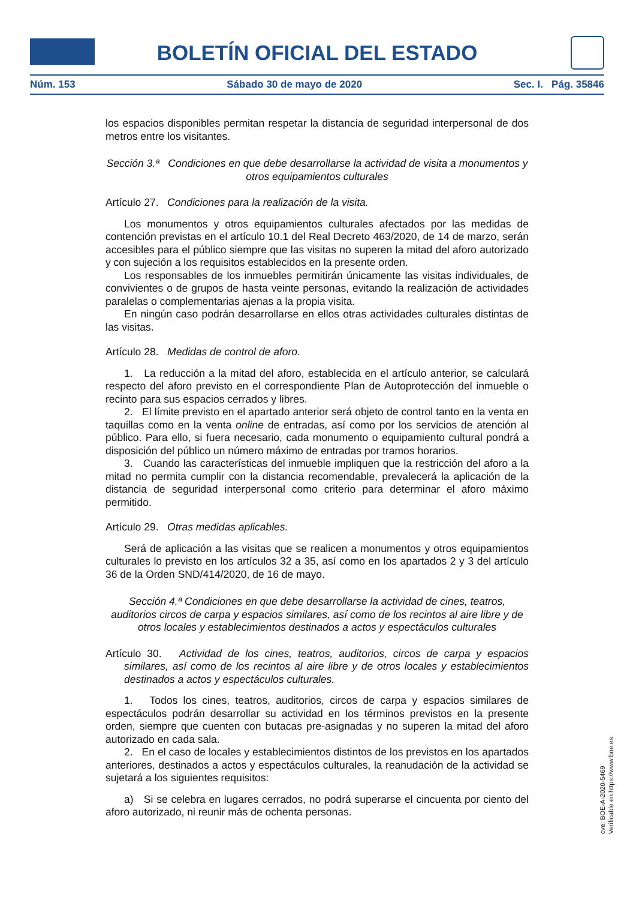BOLETÍN OFICIAL DEL ESTADO
Núm. 153 Sábado 30 de mayo de 2020 Sec. I. Pág. 35846
los espacios disponibles permitan respetar la distancia de seguridad interpersonal de dos metros entre los visitantes.
Sección 3.ª Condiciones en que debe desarrollarse la actividad de visita a monumentos y otros equipamientos culturales
Artículo 27. Condiciones para la realización de la visita.
Los monumentos y otros equipamientos culturales afectados por las medidas de contención previstas en el artículo 10.1 del Real Decreto 463/2020, de 14 de marzo, serán accesibles para el público siempre que las visitas no superen la mitad del aforo autorizado y con sujeción a los requisitos establecidos en la presente orden.
Los responsables de los inmuebles permitirán únicamente las visitas individuales, de convivientes o de grupos de hasta veinte personas, evitando la realización de actividades paralelas o complementarias ajenas a la propia visita.
En ningún caso podrán desarrollarse en ellos otras actividades culturales distintas de las visitas.
Artículo 28. Medidas de control de aforo.
1. La reducción a la mitad del aforo, establecida en el artículo anterior, se calculará respecto del aforo previsto en el correspondiente Plan de Autoprotección del inmueble o recinto para sus espacios cerrados y libres.
2. El límite previsto en el apartado anterior será objeto de control tanto en la venta en taquillas como en la venta online de entradas, así como por los servicios de atención al público. Para ello, si fuera necesario, cada monumento o equipamiento cultural pondrá a disposición del público un número máximo de entradas por tramos horarios.
3. Cuando las características del inmueble impliquen que la restricción del aforo a la mitad no permita cumplir con la distancia recomendable, prevalecerá la aplicación de la distancia de seguridad interpersonal como criterio para determinar el aforo máximo permitido.
Artículo 29. Otras medidas aplicables.
Será de aplicación a las visitas que se realicen a monumentos y otros equipamientos culturales lo previsto en los artículos 32 a 35, así como en los apartados 2 y 3 del artículo 36 de la Orden SND/414/2020, de 16 de mayo.
Sección 4.ª Condiciones en que debe desarrollarse la actividad de cines, teatros, auditorios circos de carpa y espacios similares, así como de los recintos al aire libre y de otros locales y establecimientos destinados a actos y espectáculos culturales
Artículo 30. Actividad de los cines, teatros, auditorios, circos de carpa y espacios similares, así como de los recintos al aire libre y de otros locales y establecimientos destinados a actos y espectáculos culturales.
1. Todos los cines, teatros, auditorios, circos de carpa y espacios similares de espectáculos podrán desarrollar su actividad en los términos previstos en la presente orden, siempre que cuenten con butacas pre-asignadas y no superen la mitad del aforo autorizado en cada sala.
2. En el caso de locales y establecimientos distintos de los previstos en los apartados anteriores, destinados a actos y espectáculos culturales, la reanudación de la actividad se sujetará a los siguientes requisitos:
a) Si se celebra en lugares cerrados, no podrá superarse el cincuenta por ciento del aforo autorizado, ni reunir más de ochenta personas.
cve: BOE-A-2020-5469
Verificable en https://www.boe.es